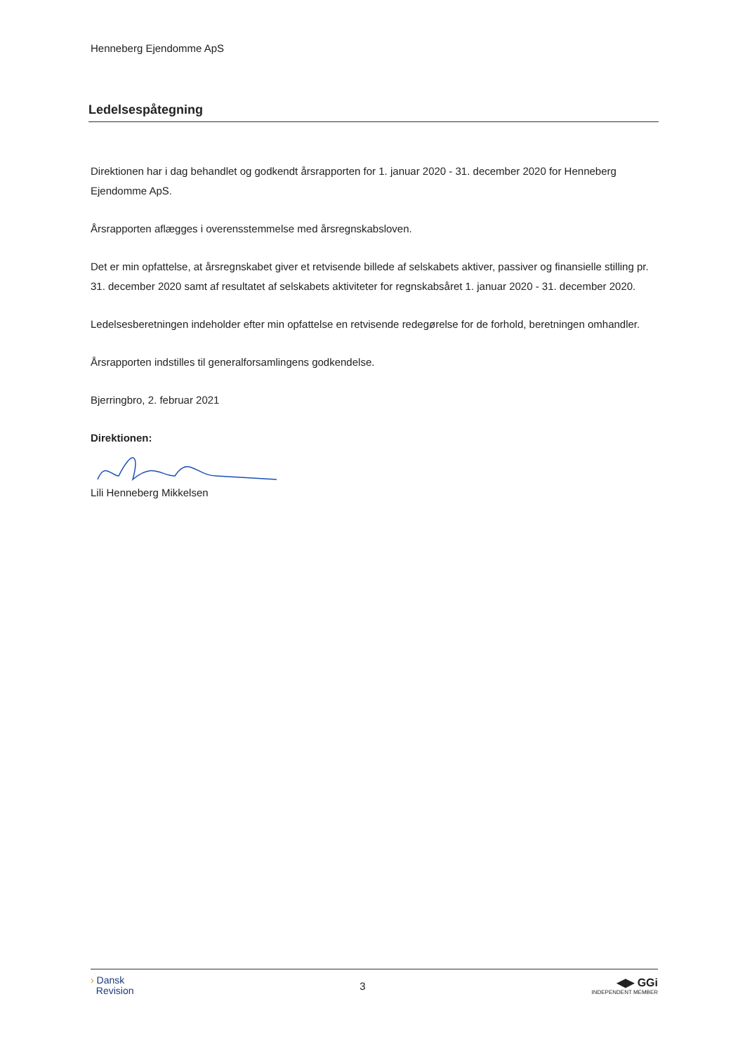Henneberg Ejendomme ApS
Ledelsespåtegning
Direktionen har i dag behandlet og godkendt årsrapporten for 1. januar 2020 - 31. december 2020 for Henneberg Ejendomme ApS.
Årsrapporten aflægges i overensstemmelse med årsregnskabsloven.
Det er min opfattelse, at årsregnskabet giver et retvisende billede af selskabets aktiver, passiver og finansielle stilling pr. 31. december 2020 samt af resultatet af selskabets aktiviteter for regnskabsåret 1. januar 2020 - 31. december 2020.
Ledelsesberetningen indeholder efter min opfattelse en retvisende redegørelse for de forhold, beretningen omhandler.
Årsrapporten indstilles til generalforsamlingens godkendelse.
Bjerringbro, 2. februar 2021
Direktionen:
Lili Henneberg Mikkelsen
› Dansk
Revision
3
◀▶ GGi
INDEPENDENT MEMBER